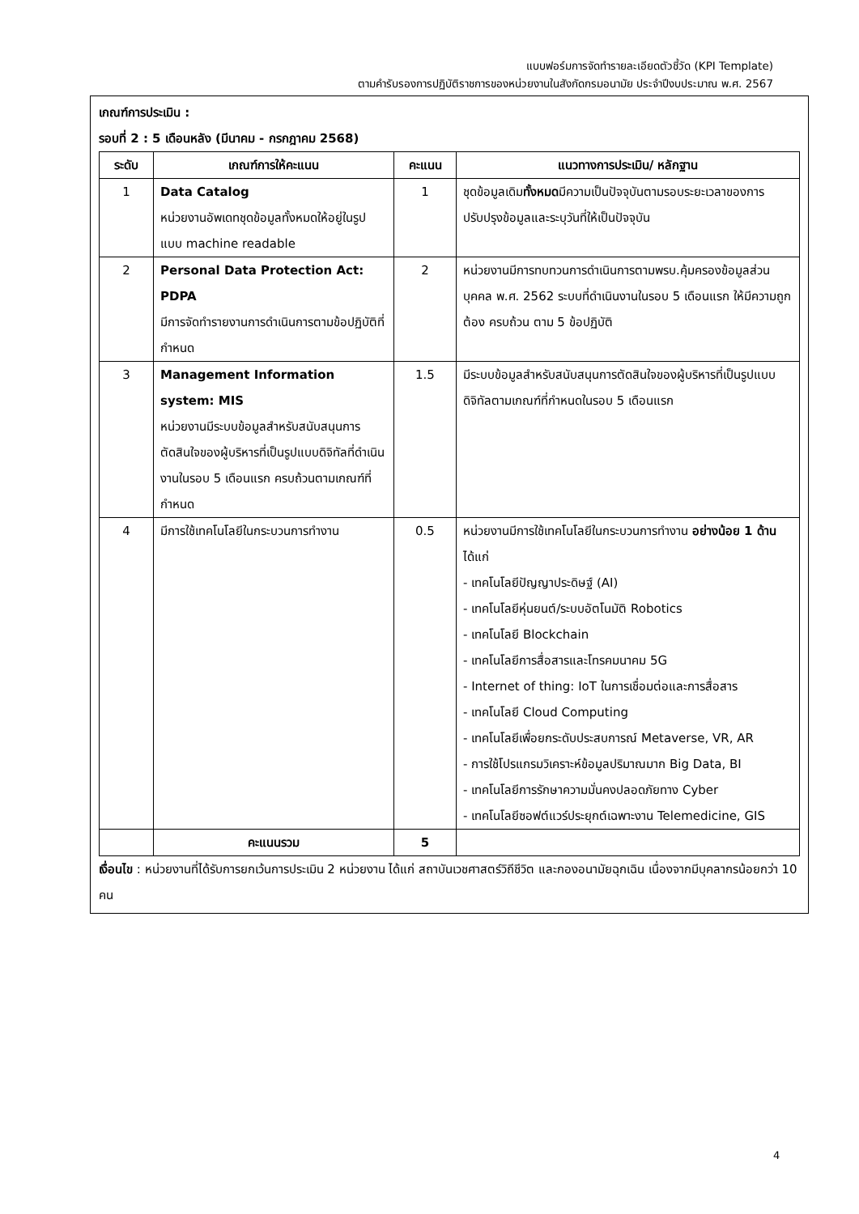แบบฟอร์มการจัดทำรายละเอียดตัวชี้วัด (KPI Template)
ตามคำรับรองการปฏิบัติราชการของหน่วยงานในสังกัดกรมอนามัย ประจำปีงบประมาณ พ.ศ. 2567
เกณฑ์การประเมิน :
รอบที่ 2 : 5 เดือนหลัง (มีนาคม - กรกฎาคม 2568)
| ระดับ | เกณฑ์การให้คะแนน | คะแนน | แนวทางการประเมิน/ หลักฐาน |
| --- | --- | --- | --- |
| 1 | Data Catalog หน่วยงานอัพเดทชุดข้อมูลทั้งหมดให้อยู่ในรูปแบบ machine readable | 1 | ชุดข้อมูลเดิม ทั้งหมด มีความเป็นปัจจุบันตามรอบระยะเวลาของการปรับปรุงข้อมูลและระบุวันที่ให้เป็นปัจจุบัน |
| 2 | Personal Data Protection Act: PDPA มีการจัดทำรายงานการดำเนินการตามข้อปฏิบัติที่กำหนด | 2 | หน่วยงานมีการทบทวนการดำเนินการตามพรบ.คุ้มครองข้อมูลส่วนบุคคล พ.ศ. 2562 ระบบที่ดำเนินงานในรอบ 5 เดือนแรก ให้มีความถูกต้อง ครบถ้วน ตาม 5 ข้อปฏิบัติ |
| 3 | Management Information system: MIS หน่วยงานมีระบบข้อมูลสำหรับสนับสนุนการตัดสินใจของผู้บริหารที่เป็นรูปแบบดิจิทัลที่ดำเนินงานในรอบ 5 เดือนแรก ครบถ้วนตามเกณฑ์ที่กำหนด | 1.5 | มีระบบข้อมูลสำหรับสนับสนุนการตัดสินใจของผู้บริหารที่เป็นรูปแบบดิจิทัลตามเกณฑ์ที่กำหนดในรอบ 5 เดือนแรก |
| 4 | มีการใช้เทคโนโลยีในกระบวนการทำงาน | 0.5 | หน่วยงานมีการใช้เทคโนโลยีในกระบวนการทำงาน อย่างน้อย 1 ด้าน ได้แก่ - เทคโนโลยีปัญญาประดิษฐ์ (AI) - เทคโนโลยีหุ่นยนต์/ระบบอัตโนมัติ Robotics - เทคโนโลยี Blockchain - เทคโนโลยีการสื่อสารและโทรคมนาคม 5G - Internet of thing: IoT ในการเชื่อมต่อและการสื่อสาร - เทคโนโลยี Cloud Computing - เทคโนโลยีเพื่อยกระดับประสบการณ์ Metaverse, VR, AR - การใช้โปรแกรมวิเคราะห์ข้อมูลปริมาณมาก Big Data, BI - เทคโนโลยีการรักษาความมั่นคงปลอดภัยทาง Cyber - เทคโนโลยีซอฟต์แวร์ประยุกต์เฉพาะงาน Telemedicine, GIS |
| | คะแนนรวม | 5 | |
เงื่อนไข : หน่วยงานที่ได้รับการยกเว้นการประเมิน 2 หน่วยงาน ได้แก่ สถาบันเวชศาสตร์วิถีชีวิต และกองอนามัยฉุกเฉิน เนื่องจากมีบุคลากรน้อยกว่า 10 คน
4